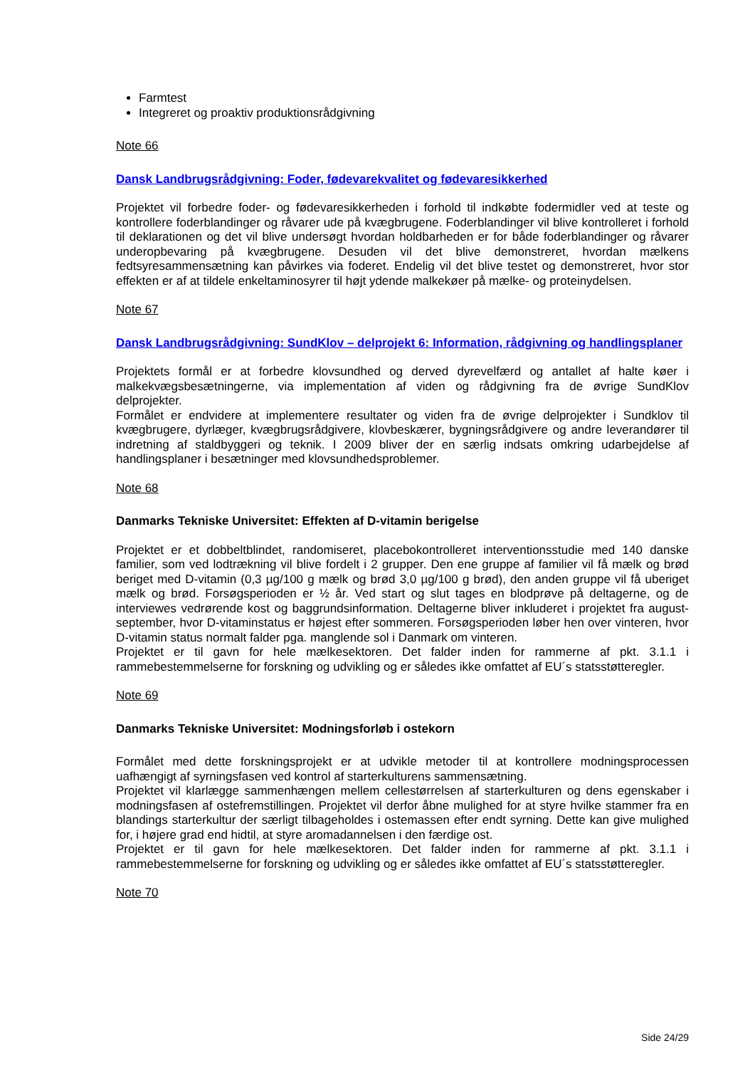Farmtest
Integreret og proaktiv produktionsrådgivning
Note 66
Dansk Landbrugsrådgivning: Foder, fødevarekvalitet og fødevaresikkerhed
Projektet vil forbedre foder- og fødevaresikkerheden i forhold til indkøbte fodermidler ved at teste og kontrollere foderblandinger og råvarer ude på kvægbrugene. Foderblandinger vil blive kontrolleret i forhold til deklarationen og det vil blive undersøgt hvordan holdbarheden er for både foderblandinger og råvarer underopbevaring på kvægbrugene. Desuden vil det blive demonstreret, hvordan mælkens fedtsyresammensætning kan påvirkes via foderet. Endelig vil det blive testet og demonstreret, hvor stor effekten er af at tildele enkeltaminosyrer til højt ydende malkekøer på mælke- og proteinydelsen.
Note 67
Dansk Landbrugsrådgivning: SundKlov – delprojekt 6: Information, rådgivning og handlingsplaner
Projektets formål er at forbedre klovsundhed og derved dyrevelfærd og antallet af halte køer i malkekvægsbesætningerne, via implementation af viden og rådgivning fra de øvrige SundKlov delprojekter.
Formålet er endvidere at implementere resultater og viden fra de øvrige delprojekter i Sundklov til kvægbrugere, dyrlæger, kvægbrugsrådgivere, klovbeskærer, bygningsrådgivere og andre leverandører til indretning af staldbyggeri og teknik. I 2009 bliver der en særlig indsats omkring udarbejdelse af handlingsplaner i besætninger med klovsundhedsproblemer.
Note 68
Danmarks Tekniske Universitet: Effekten af D-vitamin berigelse
Projektet er et dobbeltblindet, randomiseret, placebokontrolleret interventionsstudie med 140 danske familier, som ved lodtrækning vil blive fordelt i 2 grupper. Den ene gruppe af familier vil få mælk og brød beriget med D-vitamin (0,3 µg/100 g mælk og brød 3,0 µg/100 g brød), den anden gruppe vil få uberiget mælk og brød. Forsøgsperioden er ½ år. Ved start og slut tages en blodprøve på deltagerne, og de interviewes vedrørende kost og baggrundsinformation. Deltagerne bliver inkluderet i projektet fra august-september, hvor D-vitaminstatus er højest efter sommeren. Forsøgsperioden løber hen over vinteren, hvor D-vitamin status normalt falder pga. manglende sol i Danmark om vinteren.
Projektet er til gavn for hele mælkesektoren. Det falder inden for rammerne af pkt. 3.1.1 i rammebestemmelserne for forskning og udvikling og er således ikke omfattet af EU´s statsstøtteregler.
Note 69
Danmarks Tekniske Universitet: Modningsforløb i ostekorn
Formålet med dette forskningsprojekt er at udvikle metoder til at kontrollere modningsprocessen uafhængigt af syrningsfasen ved kontrol af starterkulturens sammensætning.
Projektet vil klarlægge sammenhængen mellem cellestørrelsen af starterkulturen og dens egenskaber i modningsfasen af ostefremstillingen. Projektet vil derfor åbne mulighed for at styre hvilke stammer fra en blandings starterkultur der særligt tilbageholdes i ostemassen efter endt syrning. Dette kan give mulighed for, i højere grad end hidtil, at styre aromadannelsen i den færdige ost.
Projektet er til gavn for hele mælkesektoren. Det falder inden for rammerne af pkt. 3.1.1 i rammebestemmelserne for forskning og udvikling og er således ikke omfattet af EU´s statsstøtteregler.
Note 70
Side 24/29